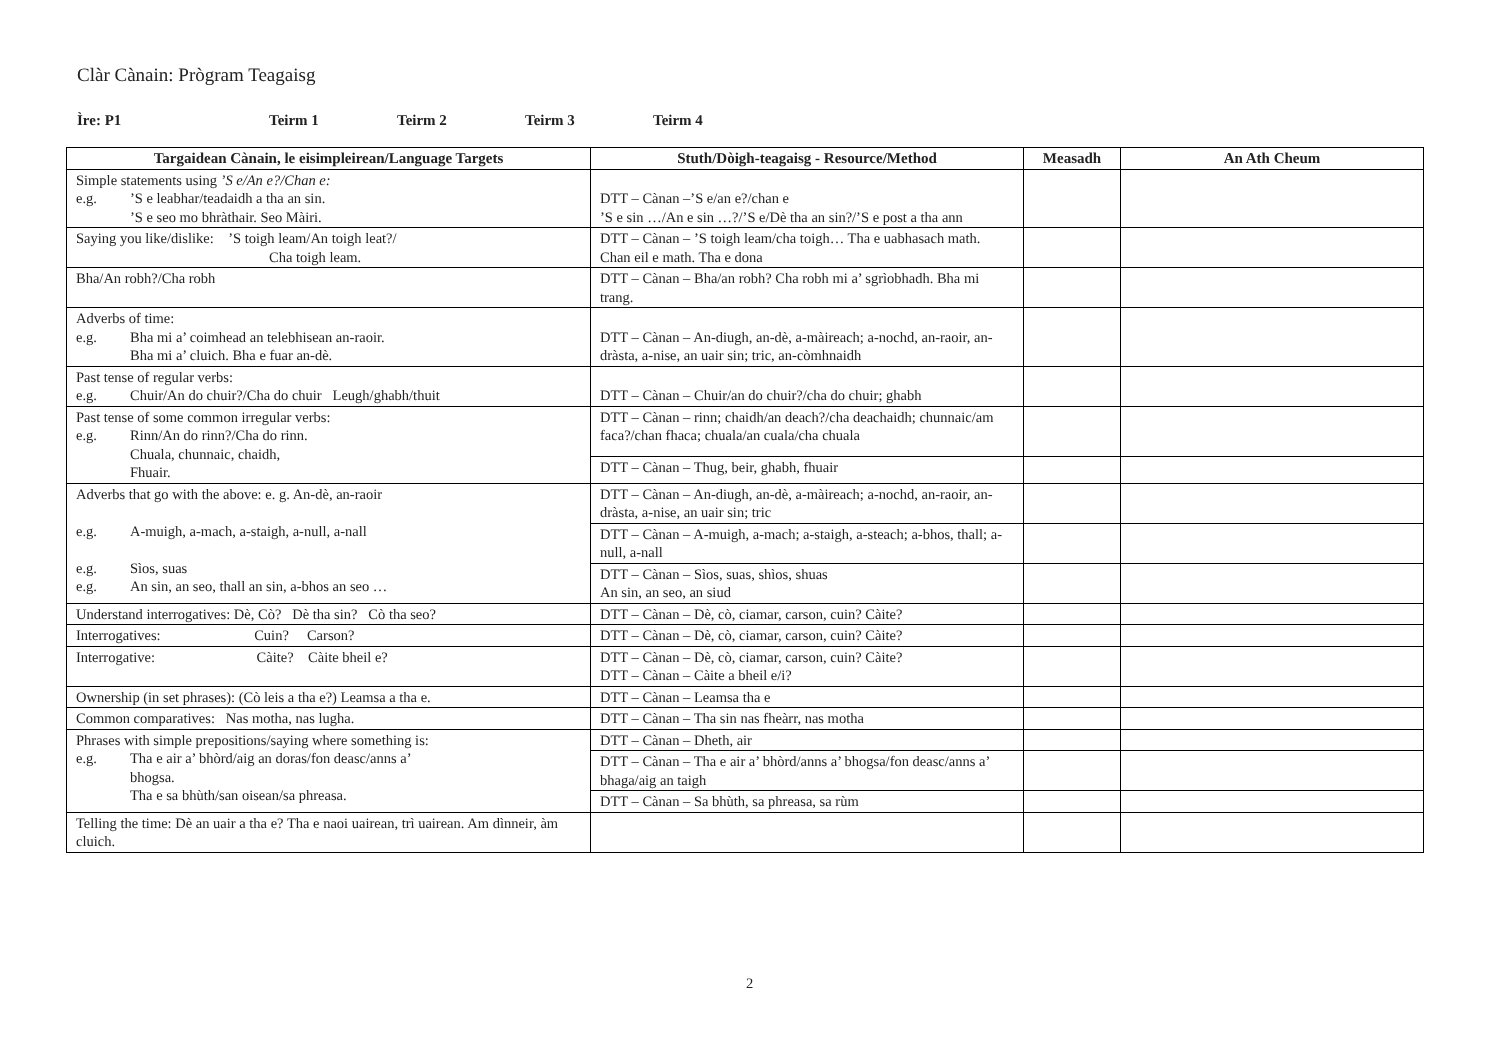Clàr Cànain: Prògram Teagaisg
Ìre: P1 Teirm 1 Teirm 2 Teirm 3 Teirm 4
| Targaidean Cànain, le eisimpleirean/Language Targets | Stuth/Dòigh-teagaisg - Resource/Method | Measadh | An Ath Cheum |
| --- | --- | --- | --- |
| Simple statements using ’S e/An e?/Chan e: e.g. ’S e leabhar/teadaidh a tha an sin. ’S e seo mo bhràthair. Seo Màiri. | DTT – Cànan –’S e/an e?/chan e ’S e sin …/An e sin …?/’S e/Dè tha an sin?/’S e post a tha ann | | |
| Saying you like/dislike: ’S toigh leam/An toigh leat?/ Cha toigh leam. | DTT – Cànan – ’S toigh leam/cha toigh… Tha e uabhasach math. Chan eil e math. Tha e dona | | |
| Bha/An robh?/Cha robh | DTT – Cànan – Bha/an robh? Cha robh mi a’ sgrìobhadh. Bha mi trang. | | |
| Adverbs of time: e.g. Bha mi a’ coimhead an telebhisean an-raoir. Bha mi a’ cluich. Bha e fuar an-dè. | DTT – Cànan – An-diugh, an-dè, a-màireach; a-nochd, an-raoir, an-dràsta, a-nise, an uair sin; tric, an-còmhnaidh | | |
| Past tense of regular verbs: e.g. Chuir/An do chuir?/Cha do chuir Leugh/ghabh/thuit | DTT – Cànan – Chuir/an do chuir?/cha do chuir; ghabh | | |
| Past tense of some common irregular verbs: e.g. Rinn/An do rinn?/Cha do rinn. Chuala, chunnaic, chaidh, Fhuair. | DTT – Cànan – rinn; chaidh/an deach?/cha deachaidh; chunnaic/am faca?/chan fhaca; chuala/an cuala/cha chuala | | |
| | DTT – Cànan – Thug, beir, ghabh, fhuair | | |
| Adverbs that go with the above: e. g. An-dè, an-raoir e.g. A-muigh, a-mach, a-staigh, a-null, a-nall e.g. Sìos, suas e.g. An sin, an seo, thall an sin, a-bhos an seo … | DTT – Cànan – An-diugh, an-dè, a-màireach; a-nochd, an-raoir, an-dràsta, a-nise, an uair sin; tric | | |
| | DTT – Cànan – A-muigh, a-mach; a-staigh, a-steach; a-bhos, thall; a-null, a-nall | | |
| | DTT – Cànan – Sìos, suas, shìos, shuas An sin, an seo, an siud | | |
| Understand interrogatives: Dè, Cò? Dè tha sin? Cò tha seo? | DTT – Cànan – Dè, cò, ciamar, carson, cuin? Càite? | | |
| Interrogatives: Cuin? Carson? | DTT – Cànan – Dè, cò, ciamar, carson, cuin? Càite? | | |
| Interrogative: Càite? Càite bheil e? | DTT – Cànan – Dè, cò, ciamar, carson, cuin? Càite? DTT – Cànan – Càite a bheil e/i? | | |
| Ownership (in set phrases): (Cò leis a tha e?) Leamsa a tha e. | DTT – Cànan – Leamsa tha e | | |
| Common comparatives: Nas motha, nas lugha. | DTT – Cànan – Tha sin nas fheàrr, nas motha | | |
| Phrases with simple prepositions/saying where something is: e.g. Tha e air a’ bhòrd/aig an doras/fon deasc/anns a’ bhogsa. Tha e sa bhùth/san oisean/sa phreasa. | DTT – Cànan – Dheth, air | | |
| | DTT – Cànan – Tha e air a’ bhòrd/anns a’ bhogsa/fon deasc/anns a’ bhaga/aig an taigh | | |
| | DTT – Cànan – Sa bhùth, sa phreasa, sa rùm | | |
| Telling the time: Dè an uair a tha e? Tha e naoi uairean, trì uairean. Am dìnneir, àm cluich. | | | |
2